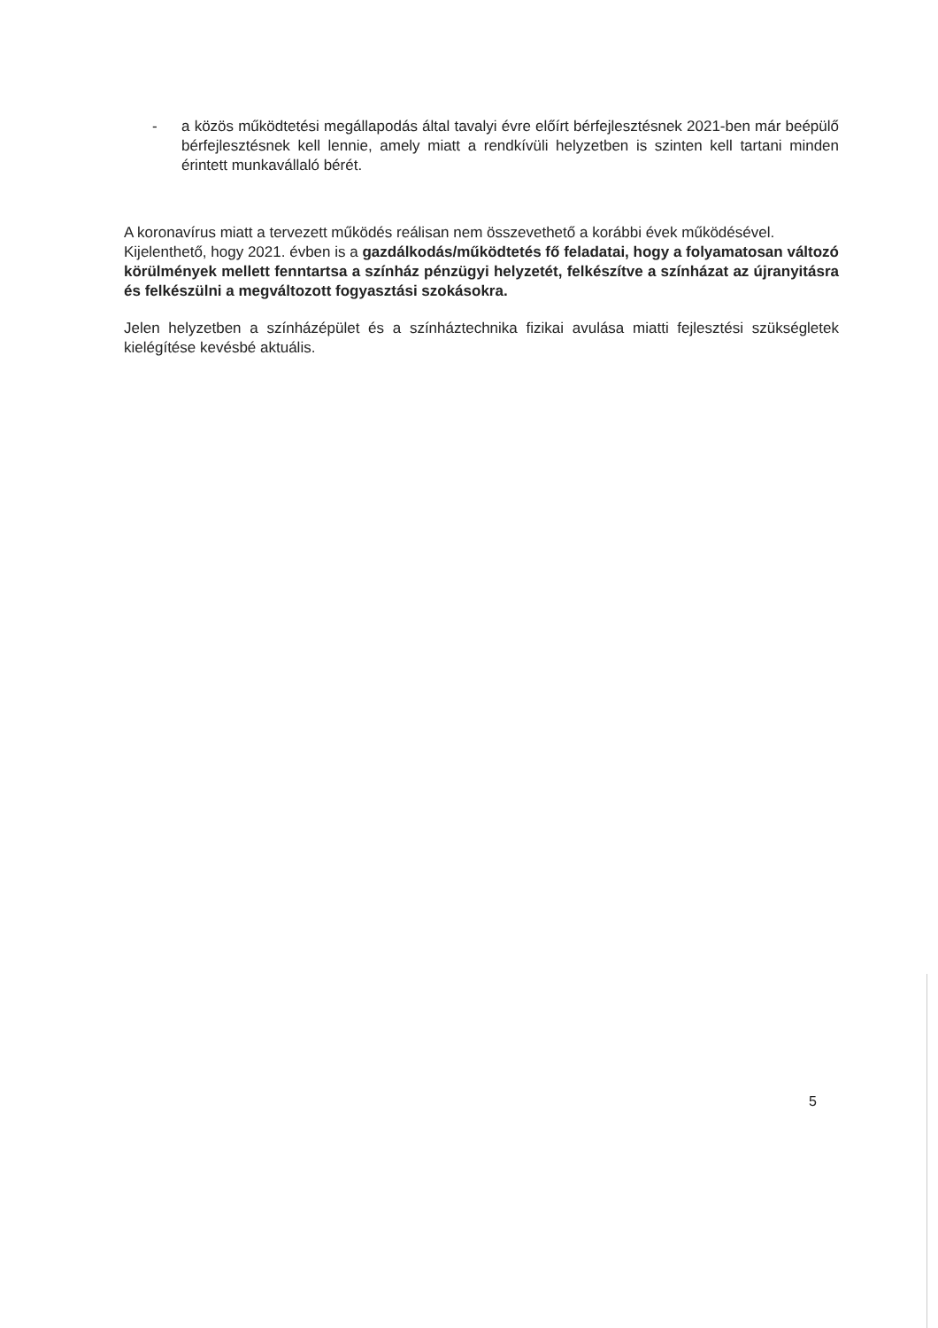- a közös működtetési megállapodás által tavalyi évre előírt bérfejlesztésnek 2021-ben már beépülő bérfejlesztésnek kell lennie, amely miatt a rendkívüli helyzetben is szinten kell tartani minden érintett munkavállaló bérét.
A koronavírus miatt a tervezett működés reálisan nem összevethető a korábbi évek működésével.
Kijelenthető, hogy 2021. évben is a gazdálkodás/működtetés fő feladatai, hogy a folyamatosan változó körülmények mellett fenntartsa a színház pénzügyi helyzetét, felkészítve a színházat az újranyitásra és felkészülni a megváltozott fogyasztási szokásokra.
Jelen helyzetben a színházépület és a színháztechnika fizikai avulása miatti fejlesztési szükségletek kielégítése kevésbé aktuális.
5